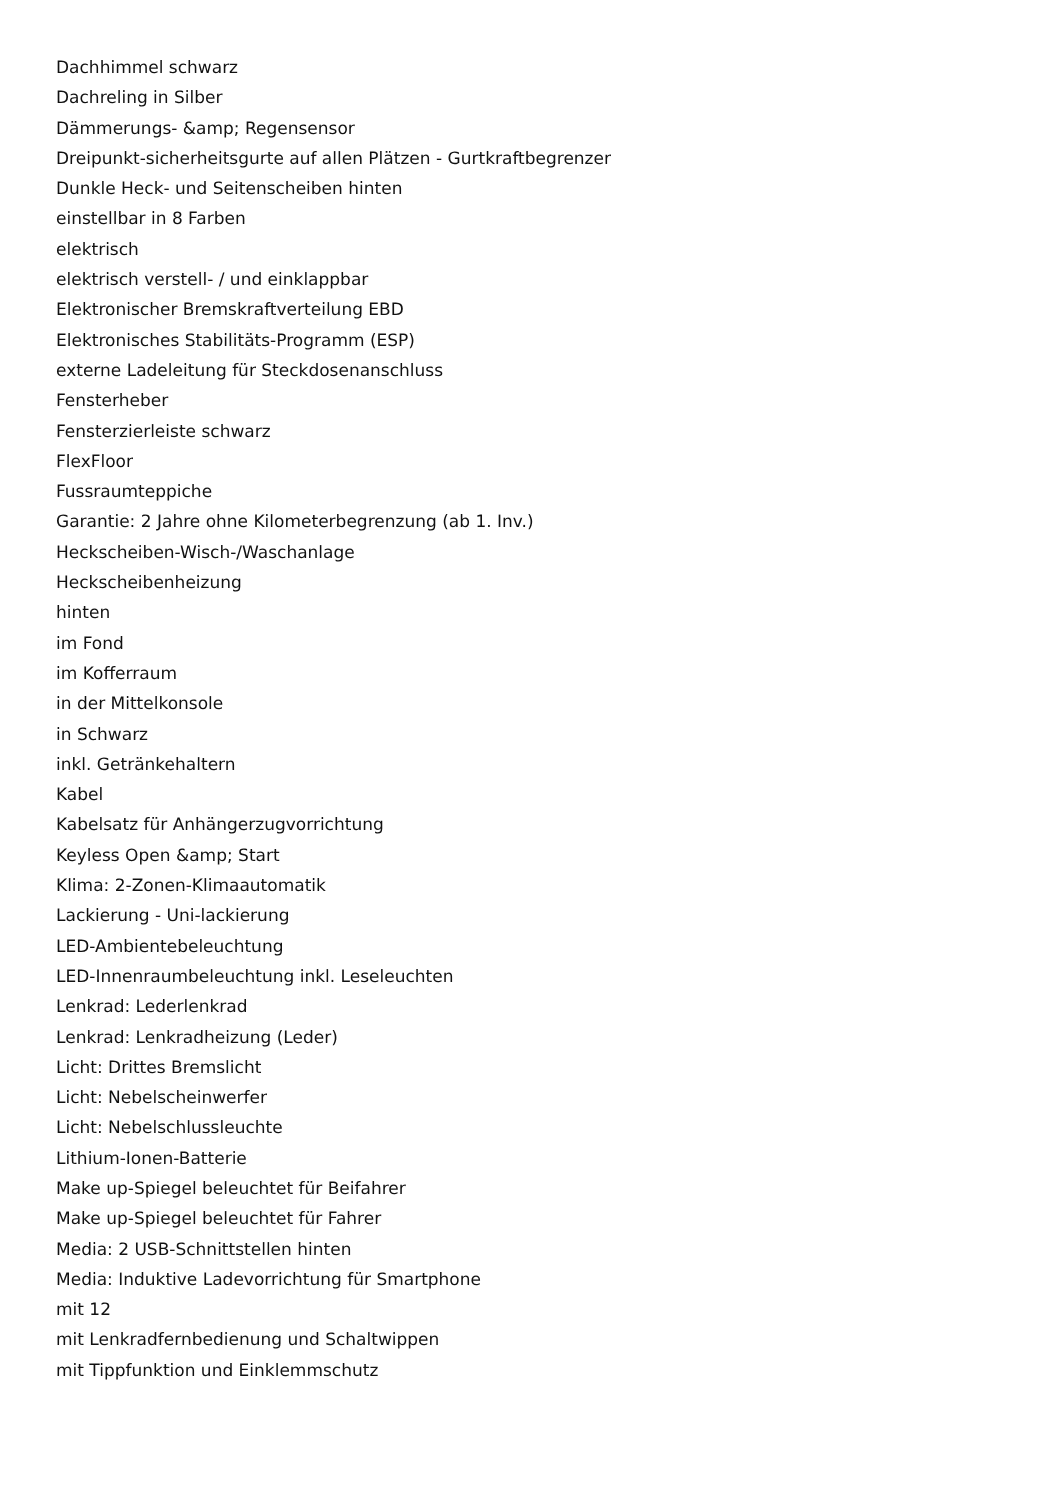Dachhimmel schwarz
Dachreling in Silber
Dämmerungs- &amp; Regensensor
Dreipunkt-sicherheitsgurte auf allen Plätzen - Gurtkraftbegrenzer
Dunkle Heck- und Seitenscheiben hinten
einstellbar in 8 Farben
elektrisch
elektrisch verstell- / und einklappbar
Elektronischer Bremskraftverteilung EBD
Elektronisches Stabilitäts-Programm (ESP)
externe Ladeleitung für Steckdosenanschluss
Fensterheber
Fensterzierleiste schwarz
FlexFloor
Fussraumteppiche
Garantie: 2 Jahre ohne Kilometerbegrenzung (ab 1. Inv.)
Heckscheiben-Wisch-/Waschanlage
Heckscheibenheizung
hinten
im Fond
im Kofferraum
in der Mittelkonsole
in Schwarz
inkl. Getränkehaltern
Kabel
Kabelsatz für Anhängerzugvorrichtung
Keyless Open &amp; Start
Klima: 2-Zonen-Klimaautomatik
Lackierung - Uni-lackierung
LED-Ambientebeleuchtung
LED-Innenraumbeleuchtung inkl. Leseleuchten
Lenkrad: Lederlenkrad
Lenkrad: Lenkradheizung (Leder)
Licht: Drittes Bremslicht
Licht: Nebelscheinwerfer
Licht: Nebelschlussleuchte
Lithium-Ionen-Batterie
Make up-Spiegel beleuchtet für Beifahrer
Make up-Spiegel beleuchtet für Fahrer
Media: 2 USB-Schnittstellen hinten
Media: Induktive Ladevorrichtung für Smartphone
mit 12
mit Lenkradfernbedienung und Schaltwippen
mit Tippfunktion und Einklemmschutz